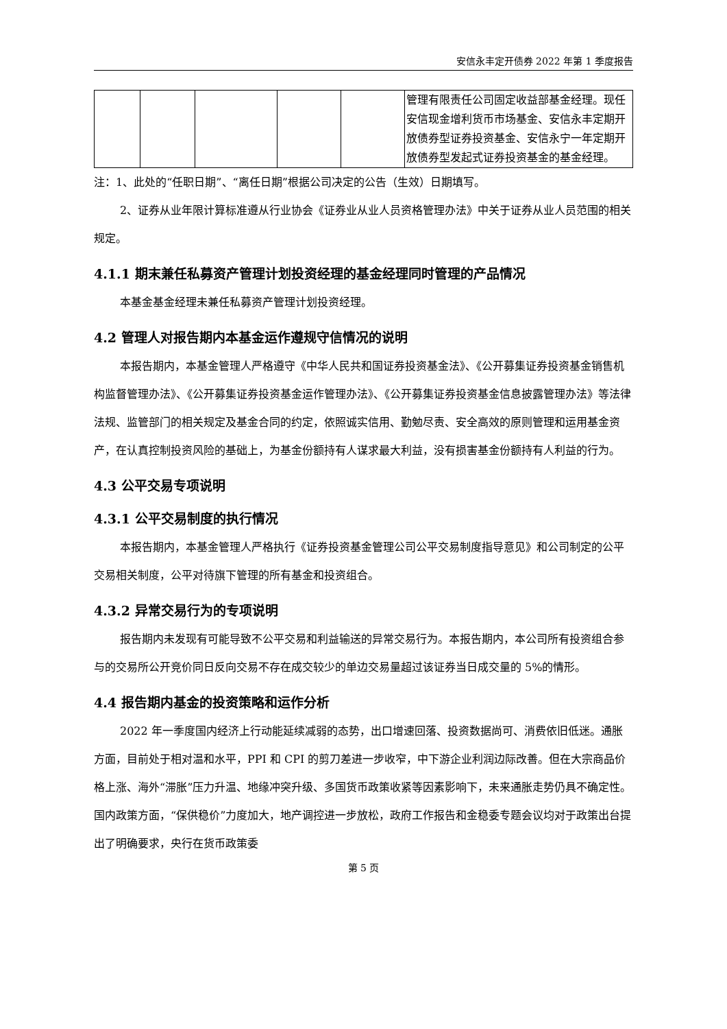安信永丰定开债券 2022 年第 1 季度报告
| | | | | | 管理有限责任公司固定收益部基金经理。现任安信现金增利货币市场基金、安信永丰定期开放债券型证券投资基金、安信永宁一年定期开放债券型发起式证券投资基金的基金经理。 |
注：1、此处的“任职日期”、“离任日期”根据公司决定的公告（生效）日期填写。
2、证券从业年限计算标准遵从行业协会《证券业从业人员资格管理办法》中关于证券从业人员范围的相关规定。
4.1.1 期末兼任私募资产管理计划投资经理的基金经理同时管理的产品情况
本基金基金经理未兼任私募资产管理计划投资经理。
4.2 管理人对报告期内本基金运作遵规守信情况的说明
本报告期内，本基金管理人严格遵守《中华人民共和国证券投资基金法》、《公开募集证券投资基金销售机构监督管理办法》、《公开募集证券投资基金运作管理办法》、《公开募集证券投资基金信息披露管理办法》等法律法规、监管部门的相关规定及基金合同的约定，依照诚实信用、勤勉尽责、安全高效的原则管理和运用基金资产，在认真控制投资风险的基础上，为基金份额持有人谋求最大利益，没有损害基金份额持有人利益的行为。
4.3 公平交易专项说明
4.3.1 公平交易制度的执行情况
本报告期内，本基金管理人严格执行《证券投资基金管理公司公平交易制度指导意见》和公司制定的公平交易相关制度，公平对待旗下管理的所有基金和投资组合。
4.3.2 异常交易行为的专项说明
报告期内未发现有可能导致不公平交易和利益输送的异常交易行为。本报告期内，本公司所有投资组合参与的交易所公开竞价同日反向交易不存在成交较少的单边交易量超过该证券当日成交量的 5%的情形。
4.4 报告期内基金的投资策略和运作分析
2022 年一季度国内经济上行动能延续减弱的态势，出口增速回落、投资数据尚可、消费依旧低迷。通胀方面，目前处于相对温和水平，PPI 和 CPI 的剪刀差进一步收窄，中下游企业利润边际改善。但在大宗商品价格上涨、海外“滞胀”压力升温、地缘冲突升级、多国货币政策收紧等因素影响下，未来通胀走势仍具不确定性。国内政策方面，“保供稳价”力度加大，地产调控进一步放松，政府工作报告和金稳委专题会议均对于政策出台提出了明确要求，央行在货币政策委
第 5 页